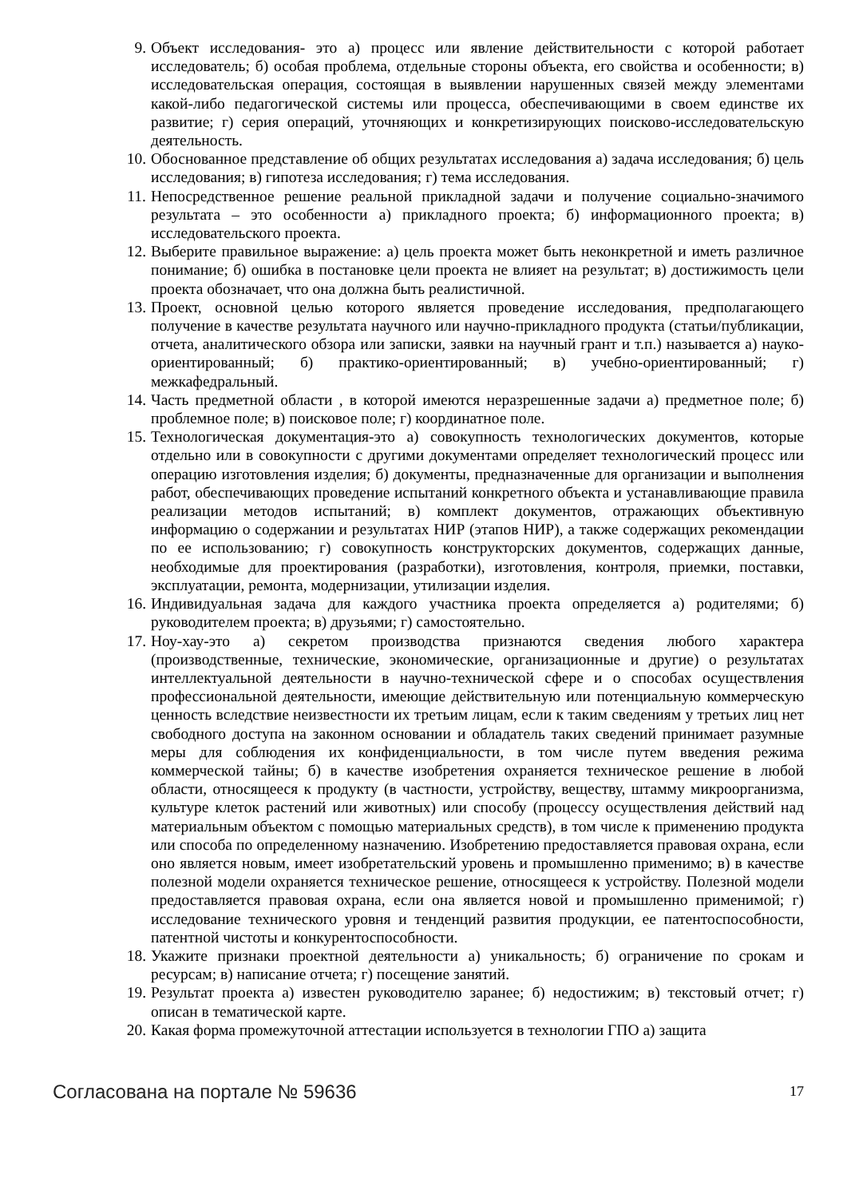9. Объект исследования- это а) процесс или явление действительности с которой работает исследователь; б) особая проблема, отдельные стороны объекта, его свойства и особенности; в) исследовательская операция, состоящая в выявлении нарушенных связей между элементами какой-либо педагогической системы или процесса, обеспечивающими в своем единстве их развитие; г) серия операций, уточняющих и конкретизирующих поисково-исследовательскую деятельность.
10. Обоснованное представление об общих результатах исследования а) задача исследования; б) цель исследования; в) гипотеза исследования; г) тема исследования.
11. Непосредственное решение реальной прикладной задачи и получение социально-значимого результата – это особенности а) прикладного проекта; б) информационного проекта; в) исследовательского проекта.
12. Выберите правильное выражение: а) цель проекта может быть неконкретной и иметь различное понимание; б) ошибка в постановке цели проекта не влияет на результат; в) достижимость цели проекта обозначает, что она должна быть реалистичной.
13. Проект, основной целью которого является проведение исследования, предполагающего получение в качестве результата научного или научно-прикладного продукта (статьи/публикации, отчета, аналитического обзора или записки, заявки на научный грант и т.п.) называется а) науко-ориентированный; б) практико-ориентированный; в) учебно-ориентированный; г) межкафедральный.
14. Часть предметной области , в которой имеются неразрешенные задачи а) предметное поле; б) проблемное поле; в) поисковое поле; г) координатное поле.
15. Технологическая документация-это а) совокупность технологических документов, которые отдельно или в совокупности с другими документами определяет технологический процесс или операцию изготовления изделия; б) документы, предназначенные для организации и выполнения работ, обеспечивающих проведение испытаний конкретного объекта и устанавливающие правила реализации методов испытаний; в) комплект документов, отражающих объективную информацию о содержании и результатах НИР (этапов НИР), а также содержащих рекомендации по ее использованию; г) совокупность конструкторских документов, содержащих данные, необходимые для проектирования (разработки), изготовления, контроля, приемки, поставки, эксплуатации, ремонта, модернизации, утилизации изделия.
16. Индивидуальная задача для каждого участника проекта определяется а) родителями; б) руководителем проекта; в) друзьями; г) самостоятельно.
17. Ноу-хау-это а) секретом производства признаются сведения любого характера (производственные, технические, экономические, организационные и другие) о результатах интеллектуальной деятельности в научно-технической сфере и о способах осуществления профессиональной деятельности, имеющие действительную или потенциальную коммерческую ценность вследствие неизвестности их третьим лицам, если к таким сведениям у третьих лиц нет свободного доступа на законном основании и обладатель таких сведений принимает разумные меры для соблюдения их конфиденциальности, в том числе путем введения режима коммерческой тайны; б) в качестве изобретения охраняется техническое решение в любой области, относящееся к продукту (в частности, устройству, веществу, штамму микроорганизма, культуре клеток растений или животных) или способу (процессу осуществления действий над материальным объектом с помощью материальных средств), в том числе к применению продукта или способа по определенному назначению. Изобретению предоставляется правовая охрана, если оно является новым, имеет изобретательский уровень и промышленно применимо; в) в качестве полезной модели охраняется техническое решение, относящееся к устройству. Полезной модели предоставляется правовая охрана, если она является новой и промышленно применимой; г) исследование технического уровня и тенденций развития продукции, ее патентоспособности, патентной чистоты и конкурентоспособности.
18. Укажите признаки проектной деятельности а) уникальность; б) ограничение по срокам и ресурсам; в) написание отчета; г) посещение занятий.
19. Результат проекта а) известен руководителю заранее; б) недостижим; в) текстовый отчет; г) описан в тематической карте.
20. Какая форма промежуточной аттестации используется в технологии ГПО а) защита
Согласована на портале № 59636 17